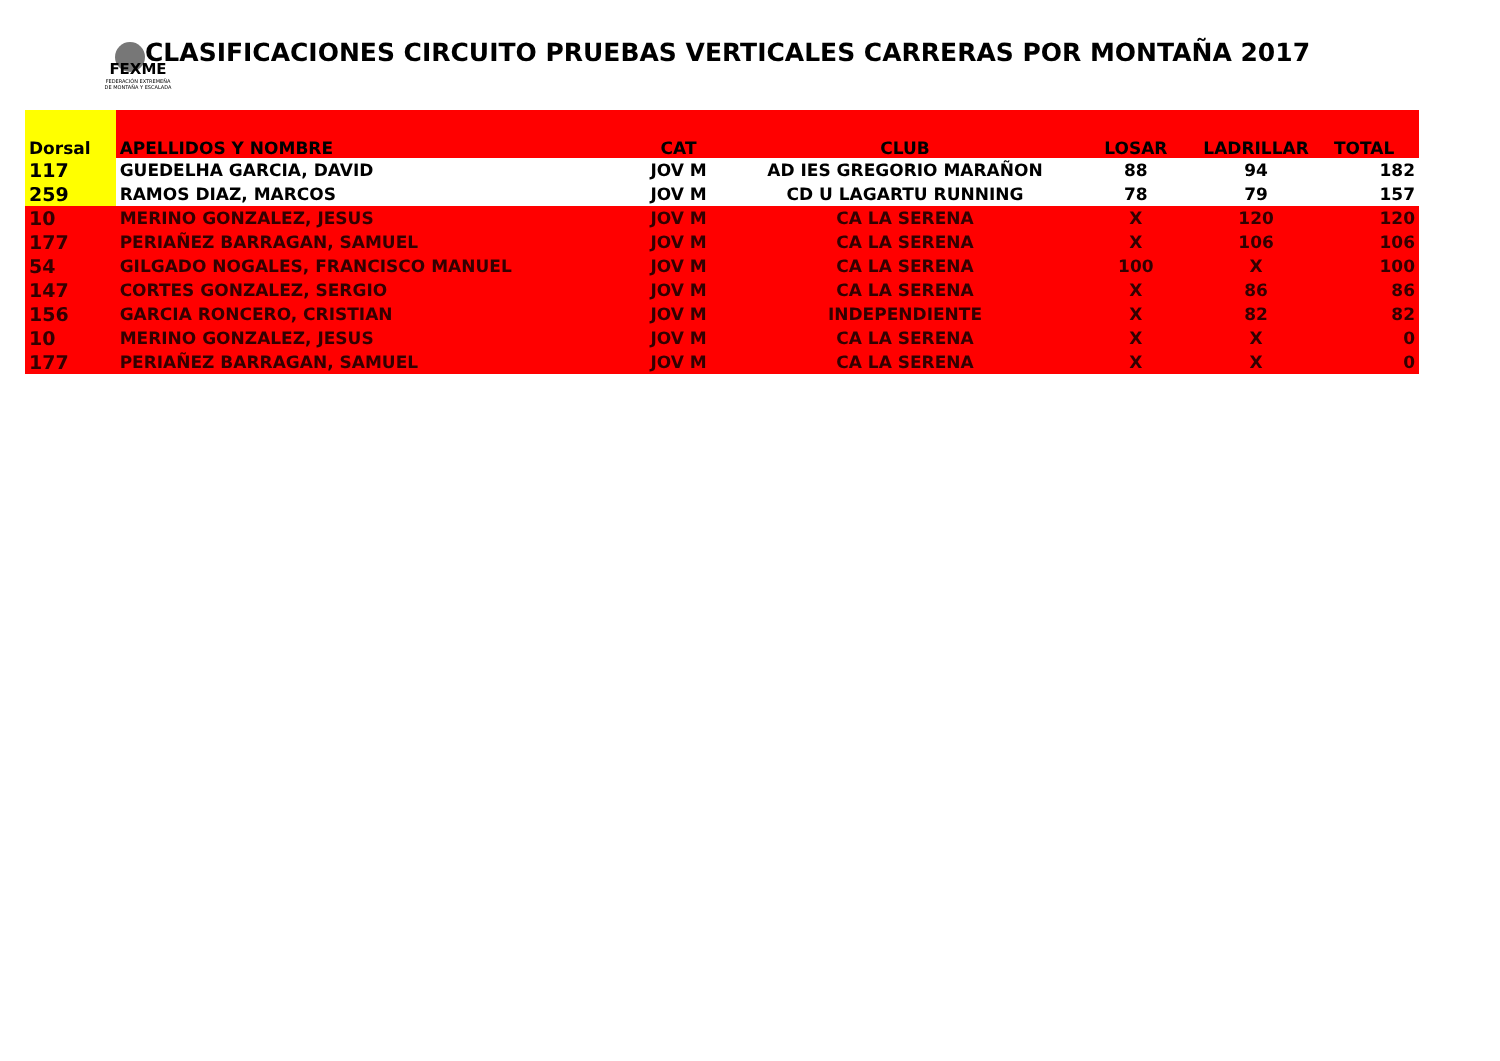FEXME
FEDERACIÓN EXTREMEÑA DE MONTAÑA Y ESCALADA
CLASIFICACIONES CIRCUITO PRUEBAS VERTICALES CARRERAS POR MONTAÑA 2017
| Dorsal | APELLIDOS Y NOMBRE | CAT | CLUB | LOSAR | LADRILLAR | TOTAL |
| --- | --- | --- | --- | --- | --- | --- |
| 117 | GUEDELHA GARCIA, DAVID | JOV M | AD IES GREGORIO MARAÑON | 88 | 94 | 182 |
| 259 | RAMOS DIAZ, MARCOS | JOV M | CD U LAGARTU RUNNING | 78 | 79 | 157 |
| 10 | MERINO GONZALEZ, JESUS | JOV M | CA LA SERENA | X | 120 | 120 |
| 177 | PERIAÑEZ BARRAGAN, SAMUEL | JOV M | CA LA SERENA | X | 106 | 106 |
| 54 | GILGADO NOGALES, FRANCISCO MANUEL | JOV M | CA LA SERENA | 100 | X | 100 |
| 147 | CORTES GONZALEZ, SERGIO | JOV M | CA LA SERENA | X | 86 | 86 |
| 156 | GARCIA RONCERO, CRISTIAN | JOV M | INDEPENDIENTE | X | 82 | 82 |
| 10 | MERINO GONZALEZ, JESUS | JOV M | CA LA SERENA | X | X | 0 |
| 177 | PERIAÑEZ BARRAGAN, SAMUEL | JOV M | CA LA SERENA | X | X | 0 |